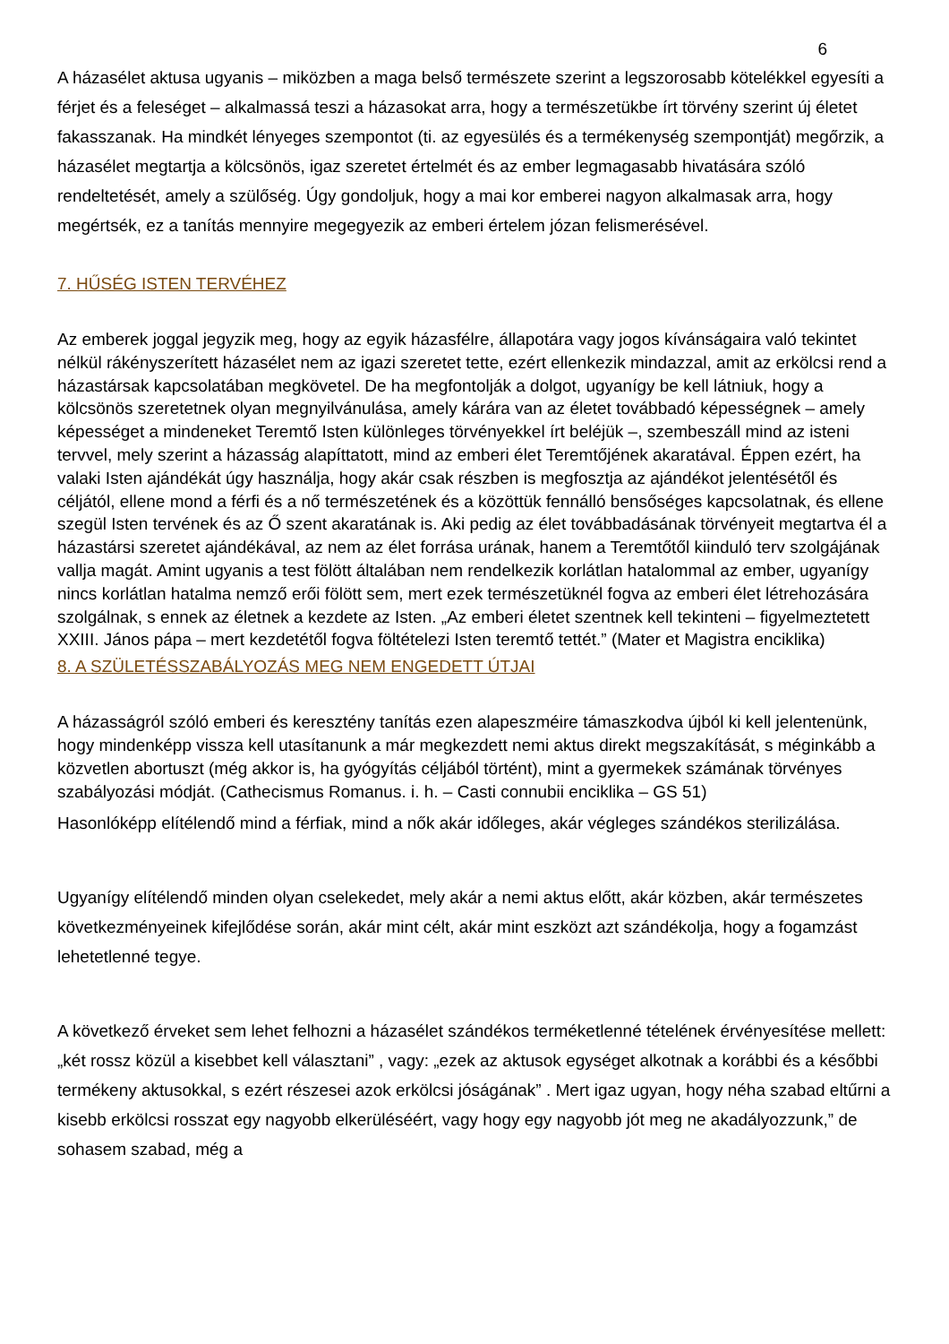6
A házasélet aktusa ugyanis – miközben a maga belső természete szerint a legszorosabb kötelékkel egyesíti a férjet és a feleséget – alkalmassá teszi a házasokat arra, hogy a természetükbe írt törvény szerint új életet fakasszanak. Ha mindkét lényeges szempontot (ti. az egyesülés és a termékenység szempontját) megőrzik, a házasélet megtartja a kölcsönös, igaz szeretet értelmét és az ember legmagasabb hivatására szóló rendeltetését, amely a szülőség. Úgy gondoljuk, hogy a mai kor emberei nagyon alkalmasak arra, hogy megértsék, ez a tanítás mennyire megegyezik az emberi értelem józan felismerésével.
7. HŰSÉG ISTEN TERVÉHEZ
Az emberek joggal jegyzik meg, hogy az egyik házasfélre, állapotára vagy jogos kívánságaira való tekintet nélkül rákényszerített házasélet nem az igazi szeretet tette, ezért ellenkezik mindazzal, amit az erkölcsi rend a házastársak kapcsolatában megkövetel. De ha megfontolják a dolgot, ugyanígy be kell látniuk, hogy a kölcsönös szeretetnek olyan megnyilvánulása, amely kárára van az életet továbbadó képességnek – amely képességet a mindeneket Teremtő Isten különleges törvényekkel írt beléjük –, szembeszáll mind az isteni tervvel, mely szerint a házasság alapíttatott, mind az emberi élet Teremtőjének akaratával. Éppen ezért, ha valaki Isten ajándékát úgy használja, hogy akár csak részben is megfosztja az ajándékot jelentésétől és céljától, ellene mond a férfi és a nő természetének és a közöttük fennálló bensőséges kapcsolatnak, és ellene szegül Isten tervének és az Ő szent akaratának is. Aki pedig az élet továbbadásának törvényeit megtartva él a házastársi szeretet ajándékával, az nem az élet forrása urának, hanem a Teremtőtől kiinduló terv szolgájának vallja magát. Amint ugyanis a test fölött általában nem rendelkezik korlátlan hatalommal az ember, ugyanígy nincs korlátlan hatalma nemző erői fölött sem, mert ezek természetüknél fogva az emberi élet létrehozására szolgálnak, s ennek az életnek a kezdete az Isten. „Az emberi életet szentnek kell tekinteni – figyelmeztetett XXIII. János pápa – mert kezdetétől fogva föltételezi Isten teremtő tettét.” (Mater et Magistra enciklika)
8. A SZÜLETÉSSZABÁLYOZÁS MEG NEM ENGEDETT ÚTJAI
A házasságról szóló emberi és keresztény tanítás ezen alapeszméire támaszkodva újból ki kell jelentenünk, hogy mindenképp vissza kell utasítanunk a már megkezdett nemi aktus direkt megszakítását, s méginkább a közvetlen abortuszt (még akkor is, ha gyógyítás céljából történt), mint a gyermekek számának törvényes szabályozási módját. (Cathecismus Romanus. i. h. – Casti connubii enciklika – GS 51)
Hasonlóképp elítélendő mind a férfiak, mind a nők akár időleges, akár végleges szándékos sterilizálása.
Ugyanígy elítélendő minden olyan cselekedet, mely akár a nemi aktus előtt, akár közben, akár természetes következményeinek kifejlődése során, akár mint célt, akár mint eszközt azt szándékolja, hogy a fogamzást lehetetlenné tegye.
A következő érveket sem lehet felhozni a házasélet szándékos terméketlenné tételének érvényesítése mellett: „két rossz közül a kisebbet kell választani” , vagy: „ezek az aktusok egységet alkotnak a korábbi és a későbbi termékeny aktusokkal, s ezért részesei azok erkölcsi jóságának” . Mert igaz ugyan, hogy néha szabad eltűrni a kisebb erkölcsi rosszat egy nagyobb elkerüléséért, vagy hogy egy nagyobb jót meg ne akadályozzunk,” de sohasem szabad, még a